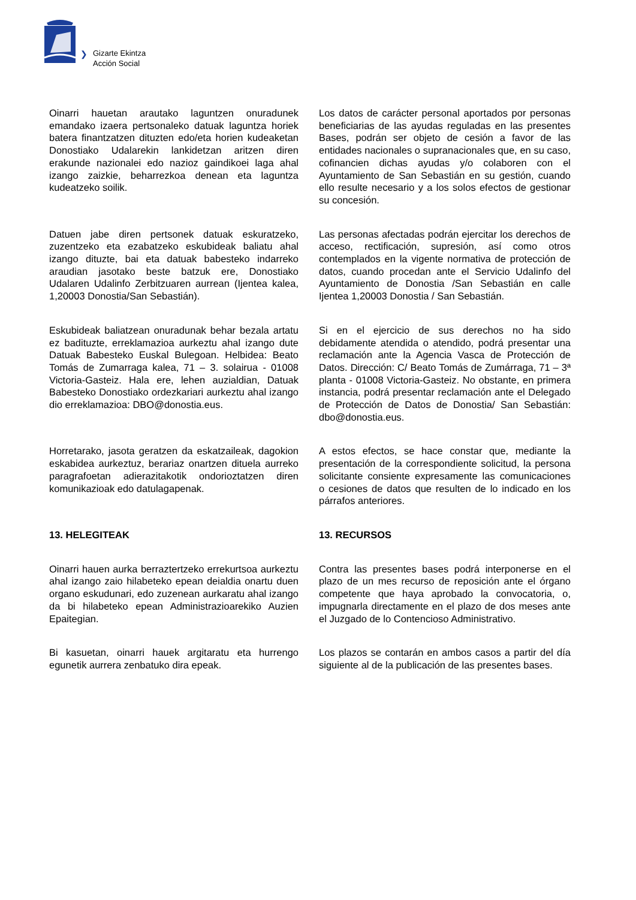❯
Gizarte Ekintza
Acción Social
Oinarri hauetan arautako laguntzen onuradunek emandako izaera pertsonaleko datuak laguntza horiek batera finantzatzen dituzten edo/eta horien kudeaketan Donostiako Udalarekin lankidetzan aritzen diren erakunde nazionalei edo nazioz gaindikoei laga ahal izango zaizkie, beharrezkoa denean eta laguntza kudeatzeko soilik.
Los datos de carácter personal aportados por personas beneficiarias de las ayudas reguladas en las presentes Bases, podrán ser objeto de cesión a favor de las entidades nacionales o supranacionales que, en su caso, cofinancien dichas ayudas y/o colaboren con el Ayuntamiento de San Sebastián en su gestión, cuando ello resulte necesario y a los solos efectos de gestionar su concesión.
Datuen jabe diren pertsonek datuak eskuratzeko, zuzentzeko eta ezabatzeko eskubideak baliatu ahal izango dituzte, bai eta datuak babesteko indarreko araudian jasotako beste batzuk ere, Donostiako Udalaren Udalinfo Zerbitzuaren aurrean (Ijentea kalea, 1,20003 Donostia/San Sebastián).
Las personas afectadas podrán ejercitar los derechos de acceso, rectificación, supresión, así como otros contemplados en la vigente normativa de protección de datos, cuando procedan ante el Servicio Udalinfo del Ayuntamiento de Donostia /San Sebastián en calle Ijentea 1,20003 Donostia / San Sebastián.
Eskubideak baliatzean onuradunak behar bezala artatu ez badituzte, erreklamazioa aurkeztu ahal izango dute Datuak Babesteko Euskal Bulegoan. Helbidea: Beato Tomás de Zumarraga kalea, 71 – 3. solairua - 01008 Victoria-Gasteiz. Hala ere, lehen auzialdian, Datuak Babesteko Donostiako ordezkariari aurkeztu ahal izango dio erreklamazioa: DBO@donostia.eus.
Si en el ejercicio de sus derechos no ha sido debidamente atendida o atendido, podrá presentar una reclamación ante la Agencia Vasca de Protección de Datos. Dirección: C/ Beato Tomás de Zumárraga, 71 – 3ª planta - 01008 Victoria-Gasteiz. No obstante, en primera instancia, podrá presentar reclamación ante el Delegado de Protección de Datos de Donostia/ San Sebastián: dbo@donostia.eus.
Horretarako, jasota geratzen da eskatzaileak, dagokion eskabidea aurkeztuz, berariaz onartzen dituela aurreko paragrafoetan adierazitakotik ondorioztatzen diren komunikazioak edo datulagapenak.
A estos efectos, se hace constar que, mediante la presentación de la correspondiente solicitud, la persona solicitante consiente expresamente las comunicaciones o cesiones de datos que resulten de lo indicado en los párrafos anteriores.
13. HELEGITEAK 13. RECURSOS
Oinarri hauen aurka berraztertzeko errekurtsoa aurkeztu ahal izango zaio hilabeteko epean deialdia onartu duen organo eskudunari, edo zuzenean aurkaratu ahal izango da bi hilabeteko epean Administrazioarekiko Auzien Epaitegian.
Contra las presentes bases podrá interponerse en el plazo de un mes recurso de reposición ante el órgano competente que haya aprobado la convocatoria, o, impugnarla directamente en el plazo de dos meses ante el Juzgado de lo Contencioso Administrativo.
Bi kasuetan, oinarri hauek argitaratu eta hurrengo egunetik aurrera zenbatuko dira epeak.
Los plazos se contarán en ambos casos a partir del día siguiente al de la publicación de las presentes bases.